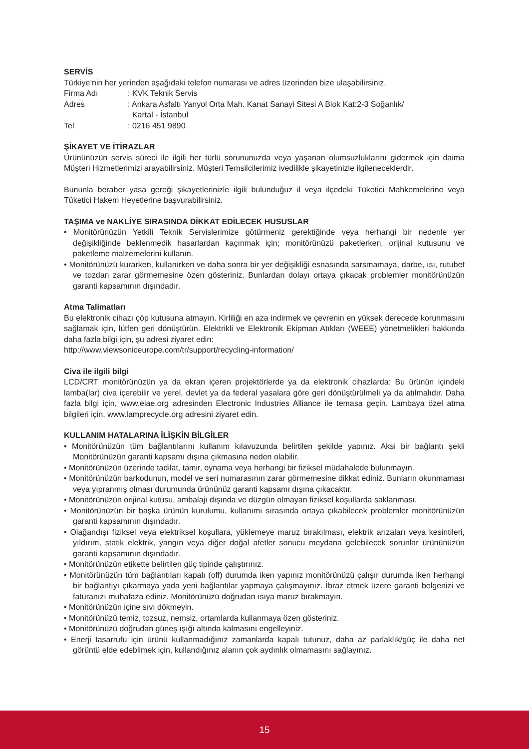SERVİS
Türkiye’nin her yerinden aşağıdaki telefon numarası ve adres üzerinden bize ulaşabilirsiniz.
| Firma Adı | : KVK Teknik Servis |
| Adres | : Ankara Asfaltı Yanyol Orta Mah. Kanat Sanayi Sitesi A Blok Kat:2-3 Soğanlık/ Kartal - İstanbul |
| Tel | : 0216 451 9890 |
ŞİKAYET VE İTİRAZLAR
Ürününüzün servis süreci ile ilgili her türlü sorununuzda veya yaşanan olumsuzluklarını gidermek için daima Müşteri Hizmetlerimizi arayabilirsiniz. Müşteri Temsilcilerimiz ivedilikle şikayetinizle ilgileneceklerdir.
Bununla beraber yasa gereği şikayetlerinizle ilgili bulunduğuz il veya ilçedeki Tüketici Mahkemelerine veya Tüketici Hakem Heyetlerine başvurabilirsiniz.
TAŞIMA ve NAKLİYE SIRASINDA DİKKAT EDİLECEK HUSUSLAR
• Monitörünüzün Yetkili Teknik Servislerimize götürmeniz gerektiğinde veya herhangi bir nedenle yer değişikliğinde beklenmedik hasarlardan kaçınmak için; monitörünüzü paketlerken, orijinal kutusunu ve paketleme malzemelerini kullanın.
• Monitörünüzü kurarken, kullanırken ve daha sonra bir yer değişikliği esnasında sarsmamaya, darbe, ısı, rutubet ve tozdan zarar görmemesine özen gösteriniz. Bunlardan dolayı ortaya çıkacak problemler monitörünüzün garanti kapsamının dışındadır.
Atma Talimatları
Bu elektronik cihazı çöp kutusuna atmayın. Kirliliği en aza indirmek ve çevrenin en yüksek derecede korunmasını sağlamak için, lütfen geri dönüştürün. Elektrikli ve Elektronik Ekipman Atıkları (WEEE) yönetmelikleri hakkında daha fazla bilgi için, şu adresi ziyaret edin:
http://www.viewsoniceurope.com/tr/support/recycling-information/
Civa ile ilgili bilgi
LCD/CRT monitörünüzün ya da ekran içeren projektörlerde ya da elektronik cihazlarda: Bu ürünün içindeki lamba(lar) civa içerebilir ve yerel, devlet ya da federal yasalara göre geri dönüştürülmeli ya da atılmalıdır. Daha fazla bilgi için, www.eiae.org adresinden Electronic Industries Alliance ile temasa geçin. Lambaya özel atma bilgileri için, www.lamprecycle.org adresini ziyaret edin.
KULLANIM HATALARINA İLİŞKİN BİLGİLER
• Monitörünüzün tüm bağlantılarını kullanım kılavuzunda belirtilen şekilde yapınız. Aksi bir bağlantı şekli Monitörünüzün garanti kapsamı dışına çıkmasına neden olabilir.
• Monitörünüzün üzerinde tadilat, tamir, oynama veya herhangi bir fiziksel müdahalede bulunmayın.
• Monitörünüzün barkodunun, model ve seri numarasının zarar görmemesine dikkat ediniz. Bunların okunmaması veya yıpranmış olması durumunda ürününüz garanti kapsamı dışına çıkacaktır.
• Monitörünüzün orijinal kutusu, ambalajı dışında ve düzgün olmayan fiziksel koşullarda saklanması.
• Monitörünüzün bir başka ürünün kurulumu, kullanımı sırasında ortaya çıkabilecek problemler monitörünüzün garanti kapsamının dışındadır.
• Olağandışı fiziksel veya elektriksel koşullara, yüklemeye maruz bırakılması, elektrik arızaları veya kesintileri, yıldırım, statik elektrik, yangın veya diğer doğal afetler sonucu meydana gelebilecek sorunlar ürününüzün garanti kapsamının dışındadır.
• Monitörünüzün etikette belirtilen güç tipinde çalıştırınız.
• Monitörünüzün tüm bağlantıları kapalı (off) durumda iken yapınız monitörünüzü çalışır durumda iken herhangi bir bağlantıyı çıkarmaya yada yeni bağlantılar yapmaya çalışmayınız. İbraz etmek üzere garanti belgenizi ve faturanızı muhafaza ediniz. Monitörünüzü doğrudan ısıya maruz bırakmayın.
• Monitörünüzün içine sıvı dökmeyin.
• Monitörünüzü temiz, tozsuz, nemsiz, ortamlarda kullanmaya özen gösteriniz.
• Monitörünüzü doğrudan güneş ışığı altında kalmasını engelleyiniz.
• Enerji tasarrufu için ürünü kullanmadığınız zamanlarda kapalı tutunuz, daha az parlaklık/güç ile daha net görüntü elde edebilmek için, kullandığınız alanın çok aydınlık olmamasını sağlayınız.
15